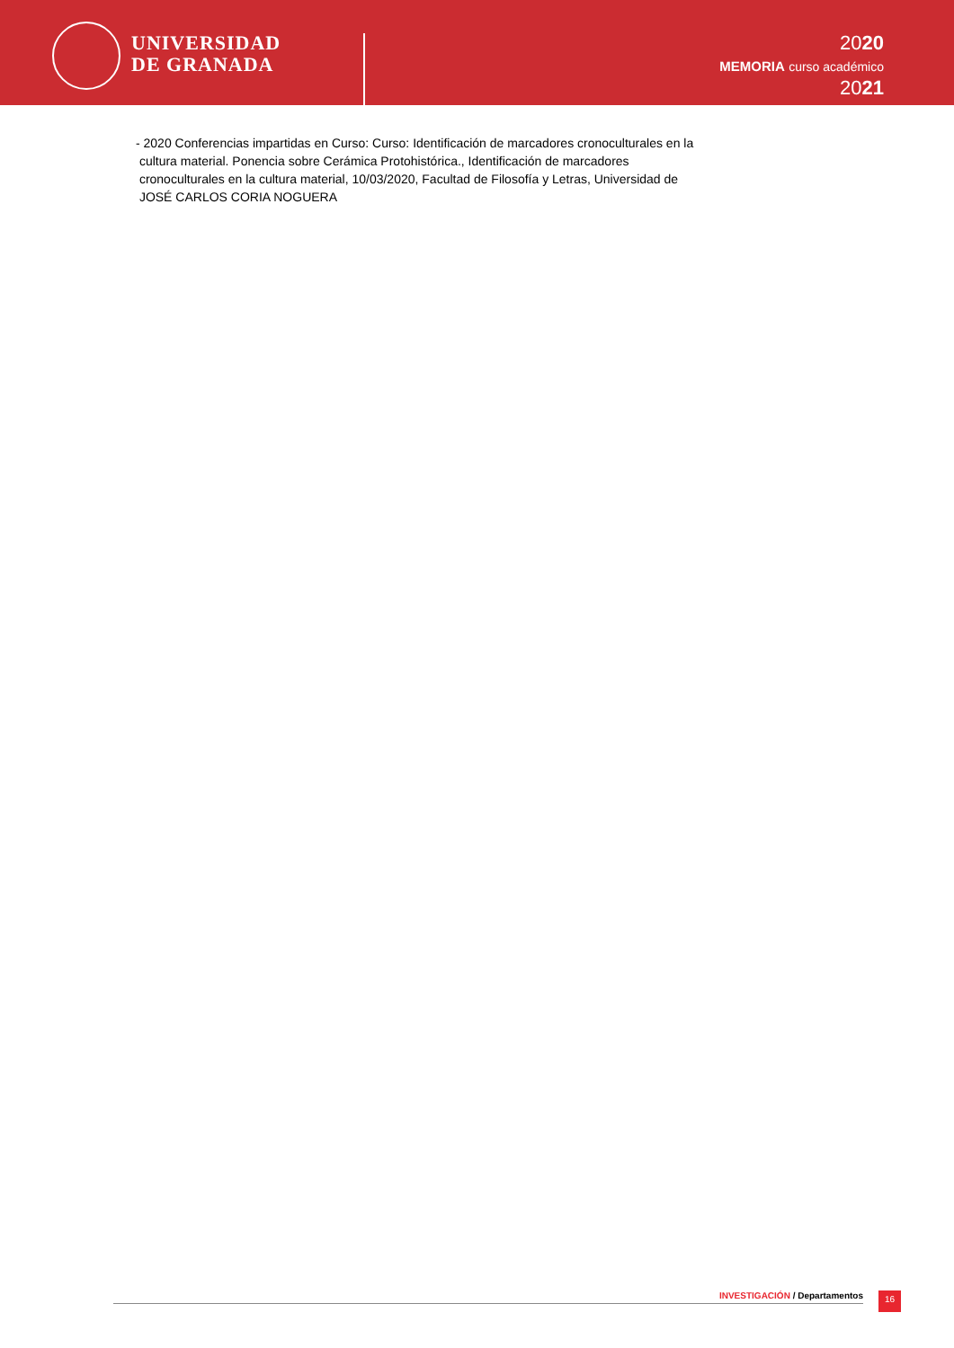UNIVERSIDAD
DE GRANADA
2020
MEMORIA curso académico
2021
- 2020 Conferencias impartidas en Curso: Curso: Identificación de marcadores cronoculturales en la
cultura material. Ponencia sobre Cerámica Protohistórica., Identificación de marcadores
cronoculturales en la cultura material, 10/03/2020, Facultad de Filosofía y Letras, Universidad de
JOSÉ CARLOS CORIA NOGUERA
INVESTIGACIÓN / Departamentos 16